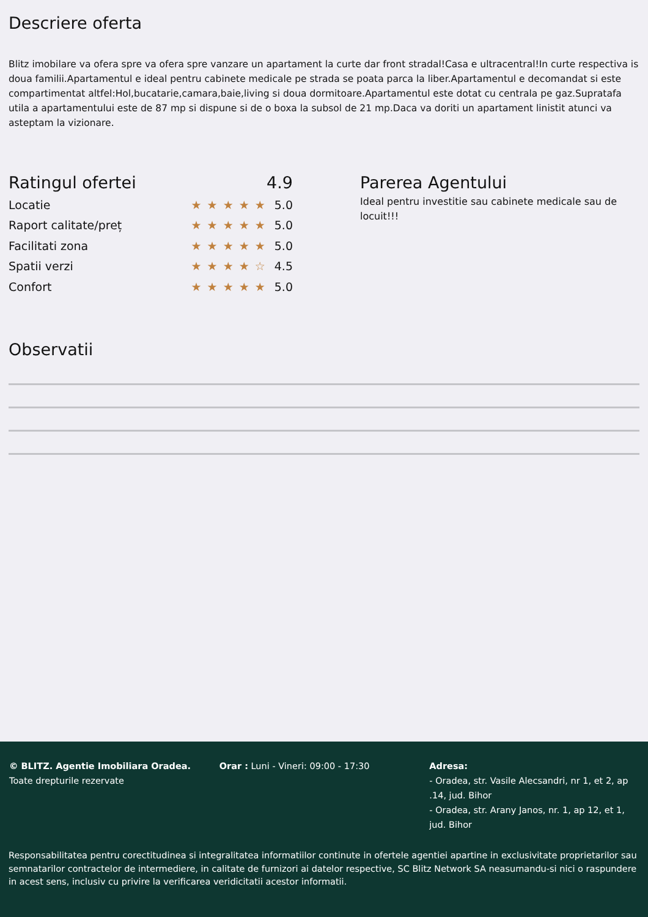Descriere oferta
Blitz imobilare va ofera spre va ofera spre vanzare un apartament la curte dar front stradal!Casa e ultracentral!In curte respectiva is doua familii.Apartamentul e ideal pentru cabinete medicale pe strada se poata parca la liber.Apartamentul e decomandat si este compartimentat altfel:Hol,bucatarie,camara,baie,living si doua dormitoare.Apartamentul este dotat cu centrala pe gaz.Supratafa utila a apartamentului este de 87 mp si dispune si de o boxa la subsol de 21 mp.Daca va doriti un apartament linistit atunci va asteptam la vizionare.
Ratingul ofertei 4.9
Locatie ★★★★★ 5.0
Raport calitate/preț ★★★★★ 5.0
Facilitati zona ★★★★★ 5.0
Spatii verzi ★★★★☆ 4.5
Confort ★★★★★ 5.0
Parerea Agentului
Ideal pentru investitie sau cabinete medicale sau de locuit!!!
Observatii
© BLITZ. Agentie Imobiliara Oradea.
Toate drepturile rezervate
Orar : Luni - Vineri: 09:00 - 17:30 Adresa:
- Oradea, str. Vasile Alecsandri, nr 1, et 2, ap .14, jud. Bihor
- Oradea, str. Arany Janos, nr. 1, ap 12, et 1, jud. Bihor
Responsabilitatea pentru corectitudinea si integralitatea informatiilor continute in ofertele agentiei apartine in exclusivitate proprietarilor sau semnatarilor contractelor de intermediere, in calitate de furnizori ai datelor respective, SC Blitz Network SA neasumandu-si nici o raspundere in acest sens, inclusiv cu privire la verificarea veridicitatii acestor informatii.